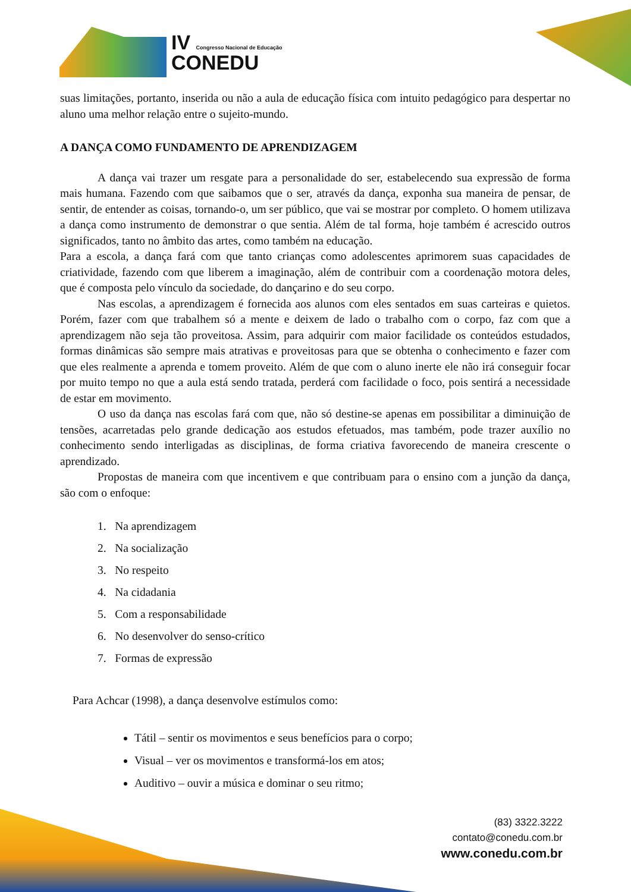IV Congresso Nacional de Educação
CONEDU
suas limitações, portanto, inserida ou não a aula de educação física com intuito pedagógico para despertar no aluno uma melhor relação entre o sujeito-mundo.
A DANÇA COMO FUNDAMENTO DE APRENDIZAGEM
A dança vai trazer um resgate para a personalidade do ser, estabelecendo sua expressão de forma mais humana. Fazendo com que saibamos que o ser, através da dança, exponha sua maneira de pensar, de sentir, de entender as coisas, tornando-o, um ser público, que vai se mostrar por completo. O homem utilizava a dança como instrumento de demonstrar o que sentia. Além de tal forma, hoje também é acrescido outros significados, tanto no âmbito das artes, como também na educação.
Para a escola, a dança fará com que tanto crianças como adolescentes aprimorem suas capacidades de criatividade, fazendo com que liberem a imaginação, além de contribuir com a coordenação motora deles, que é composta pelo vínculo da sociedade, do dançarino e do seu corpo.
Nas escolas, a aprendizagem é fornecida aos alunos com eles sentados em suas carteiras e quietos. Porém, fazer com que trabalhem só a mente e deixem de lado o trabalho com o corpo, faz com que a aprendizagem não seja tão proveitosa. Assim, para adquirir com maior facilidade os conteúdos estudados, formas dinâmicas são sempre mais atrativas e proveitosas para que se obtenha o conhecimento e fazer com que eles realmente a aprenda e tomem proveito. Além de que com o aluno inerte ele não irá conseguir focar por muito tempo no que a aula está sendo tratada, perderá com facilidade o foco, pois sentirá a necessidade de estar em movimento.
O uso da dança nas escolas fará com que, não só destine-se apenas em possibilitar a diminuição de tensões, acarretadas pelo grande dedicação aos estudos efetuados, mas também, pode trazer auxílio no conhecimento sendo interligadas as disciplinas, de forma criativa favorecendo de maneira crescente o aprendizado.
Propostas de maneira com que incentivem e que contribuam para o ensino com a junção da dança, são com o enfoque:
1. Na aprendizagem
2. Na socialização
3. No respeito
4. Na cidadania
5. Com a responsabilidade
6. No desenvolver do senso-crítico
7. Formas de expressão
Para Achcar (1998), a dança desenvolve estímulos como:
Tátil – sentir os movimentos e seus benefícios para o corpo;
Visual – ver os movimentos e transformá-los em atos;
Auditivo – ouvir a música e dominar o seu ritmo;
(83) 3322.3222
contato@conedu.com.br
www.conedu.com.br